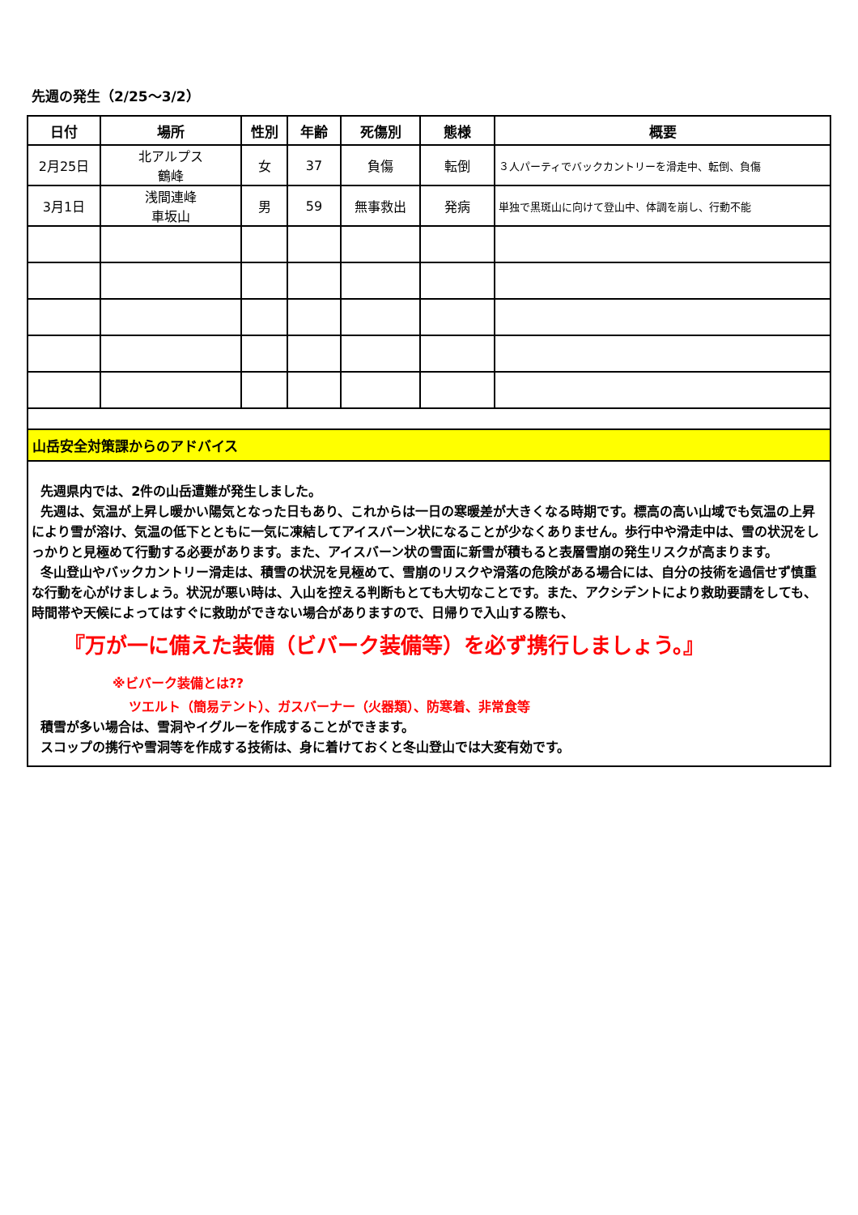先週の発生（2/25～3/2）
| 日付 | 場所 | 性別 | 年齢 | 死傷別 | 態様 | 概要 |
| --- | --- | --- | --- | --- | --- | --- |
| 2月25日 | 北アルプス 鶴峰 | 女 | 37 | 負傷 | 転倒 | ３人パーティでバックカントリーを滑走中、転倒、負傷 |
| 3月1日 | 浅間連峰 車坂山 | 男 | 59 | 無事救出 | 発病 | 単独で黒斑山に向けて登山中、体調を崩し、行動不能 |
山岳安全対策課からのアドバイス
先週県内では、2件の山岳遭難が発生しました。
先週は、気温が上昇し暖かい陽気となった日もあり、これからは一日の寒暖差が大きくなる時期です。標高の高い山域でも気温の上昇により雪が溶け、気温の低下とともに一気に凍結してアイスバーン状になることが少なくありません。歩行中や滑走中は、雪の状況をしっかりと見極めて行動する必要があります。また、アイスバーン状の雪面に新雪が積もると表層雪崩の発生リスクが高まります。
冬山登山やバックカントリー滑走は、積雪の状況を見極めて、雪崩のリスクや滑落の危険がある場合には、自分の技術を過信せず慎重な行動を心がけましょう。状況が悪い時は、入山を控える判断もとても大切なことです。また、アクシデントにより救助要請をしても、時間帯や天候によってはすぐに救助ができない場合がありますので、日帰りで入山する際も、
『万が一に備えた装備（ビバーク装備等）を必ず携行しましょう。』
※ビバーク装備とは??
ツエルト（簡易テント）、ガスバーナー（火器類）、防寒着、非常食等
積雪が多い場合は、雪洞やイグルーを作成することができます。
スコップの携行や雪洞等を作成する技術は、身に着けておくと冬山登山では大変有効です。